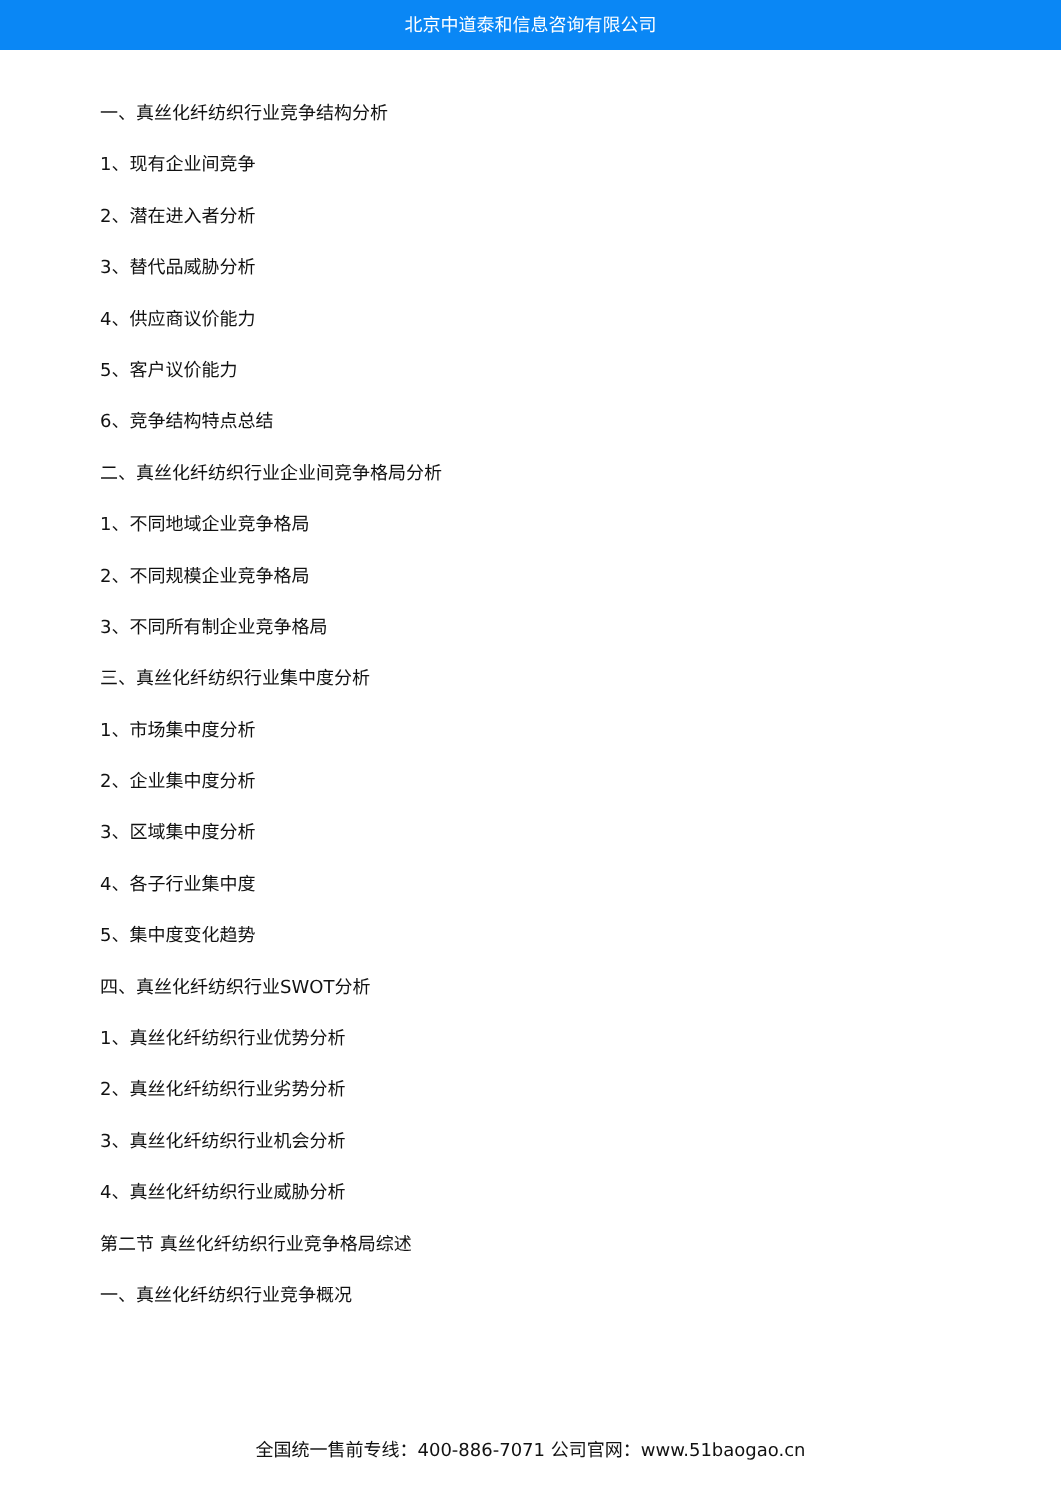北京中道泰和信息咨询有限公司
一、真丝化纤纺织行业竞争结构分析
1、现有企业间竞争
2、潜在进入者分析
3、替代品威胁分析
4、供应商议价能力
5、客户议价能力
6、竞争结构特点总结
二、真丝化纤纺织行业企业间竞争格局分析
1、不同地域企业竞争格局
2、不同规模企业竞争格局
3、不同所有制企业竞争格局
三、真丝化纤纺织行业集中度分析
1、市场集中度分析
2、企业集中度分析
3、区域集中度分析
4、各子行业集中度
5、集中度变化趋势
四、真丝化纤纺织行业SWOT分析
1、真丝化纤纺织行业优势分析
2、真丝化纤纺织行业劣势分析
3、真丝化纤纺织行业机会分析
4、真丝化纤纺织行业威胁分析
第二节 真丝化纤纺织行业竞争格局综述
一、真丝化纤纺织行业竞争概况
全国统一售前专线：400-886-7071 公司官网：www.51baogao.cn